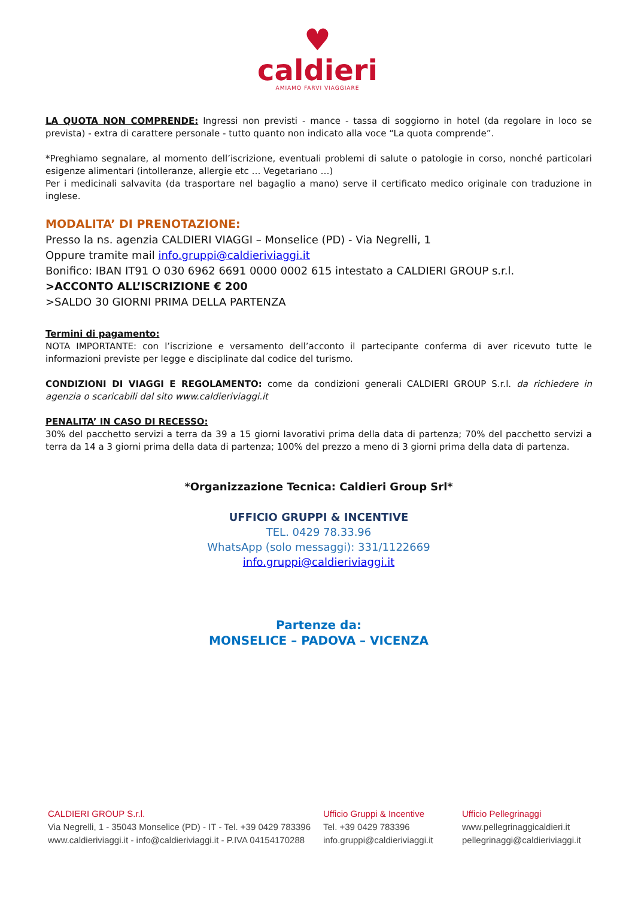♥
caldieri
AMIAMO FARVI VIAGGIARE
LA QUOTA NON COMPRENDE: Ingressi non previsti - mance - tassa di soggiorno in hotel (da regolare in loco se prevista) - extra di carattere personale - tutto quanto non indicato alla voce “La quota comprende”.
*Preghiamo segnalare, al momento dell’iscrizione, eventuali problemi di salute o patologie in corso, nonché particolari esigenze alimentari (intolleranze, allergie etc … Vegetariano …)
Per i medicinali salvavita (da trasportare nel bagaglio a mano) serve il certificato medico originale con traduzione in inglese.
MODALITA’ DI PRENOTAZIONE:
Presso la ns. agenzia CALDIERI VIAGGI – Monselice (PD) - Via Negrelli, 1
Oppure tramite mail info.gruppi@caldieriviaggi.it
Bonifico: IBAN IT91 O 030 6962 6691 0000 0002 615 intestato a CALDIERI GROUP s.r.l.
>ACCONTO ALL’ISCRIZIONE € 200
>SALDO 30 GIORNI PRIMA DELLA PARTENZA
Termini di pagamento:
NOTA IMPORTANTE: con l’iscrizione e versamento dell’acconto il partecipante conferma di aver ricevuto tutte le informazioni previste per legge e disciplinate dal codice del turismo.
CONDIZIONI DI VIAGGI E REGOLAMENTO: come da condizioni generali CALDIERI GROUP S.r.l. da richiedere in agenzia o scaricabili dal sito www.caldieriviaggi.it
PENALITA’ IN CASO DI RECESSO:
30% del pacchetto servizi a terra da 39 a 15 giorni lavorativi prima della data di partenza; 70% del pacchetto servizi a terra da 14 a 3 giorni prima della data di partenza; 100% del prezzo a meno di 3 giorni prima della data di partenza.
*Organizzazione Tecnica: Caldieri Group Srl*
UFFICIO GRUPPI & INCENTIVE
TEL. 0429 78.33.96
WhatsApp (solo messaggi): 331/1122669
info.gruppi@caldieriviaggi.it
Partenze da:
MONSELICE – PADOVA – VICENZA
CALDIERI GROUP S.r.l.
Via Negrelli, 1 - 35043 Monselice (PD) - IT - Tel. +39 0429 783396
www.caldieriviaggi.it - info@caldieriviaggi.it - P.IVA 04154170288
Ufficio Gruppi & Incentive
Tel. +39 0429 783396
info.gruppi@caldieriviaggi.it
Ufficio Pellegrinaggi
www.pellegrinaggicaldieri.it
pellegrinaggi@caldieriviaggi.it